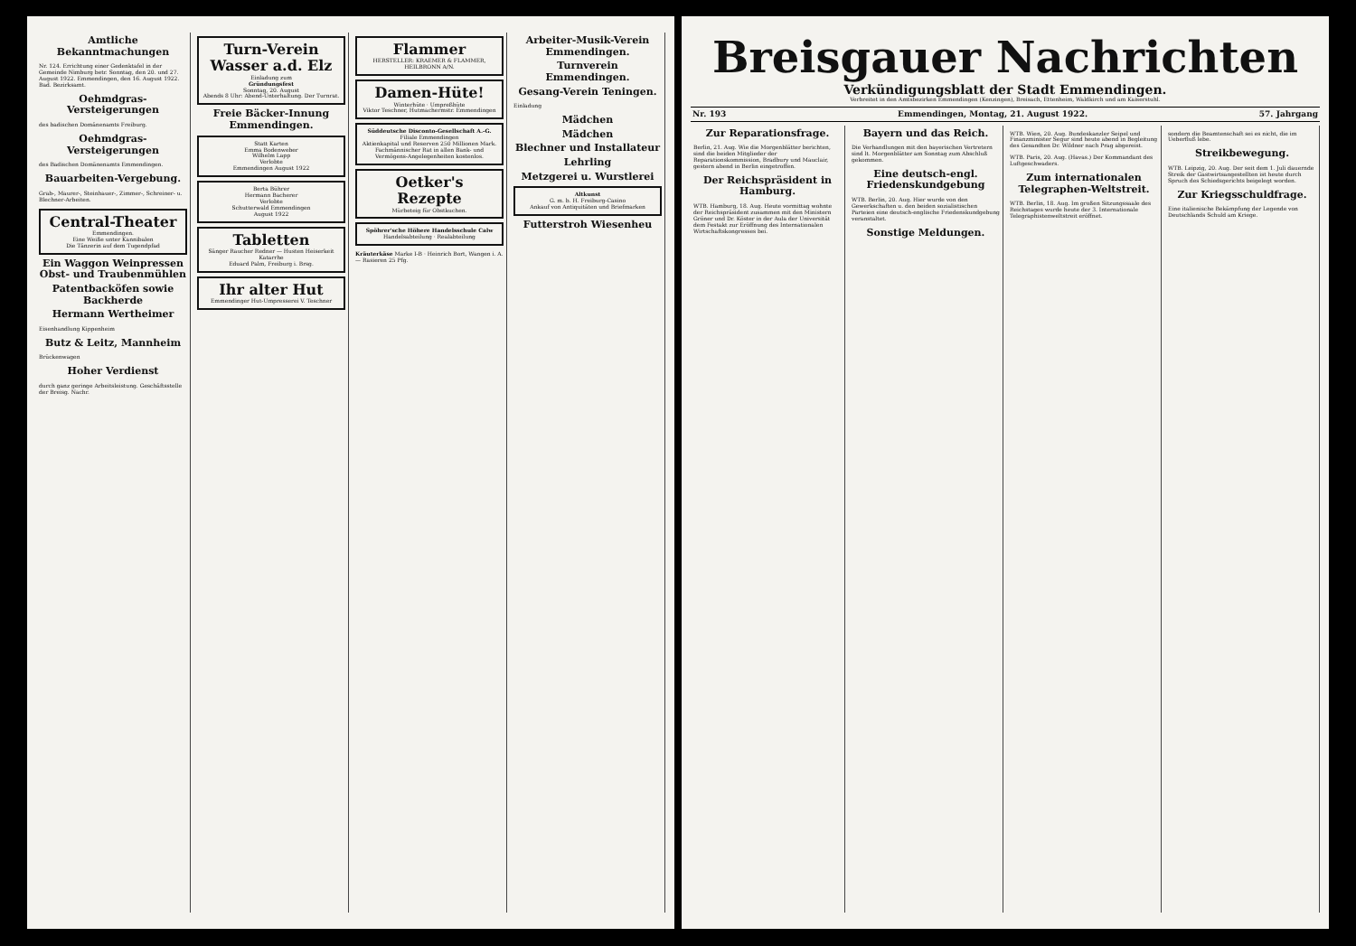Amtliche Bekanntmachungen
Nr. 124. Errichtung einer Gedenktafel in der Gemeinde Nimburg betr. Sonntag, den 20. und 27. August 1922. Emmendingen, den 16. August 1922. Bad. Bezirksamt.
Oehmdgras-Versteigerungen
des badischen Domänenamts Freiburg.
Oehmdgras-Versteigerungen
des Badischen Domänenamts Emmendingen.
Bauarbeiten-Vergebung.
Grab-, Maurer-, Steinhauer-, Zimmer-, Schreiner- u. Blechner-Arbeiten.
Central-Theater
Emmendingen.
Eine Weiße unter Kannibalen
Die Tänzerin auf dem Tugendpfad
Ein Waggon Weinpressen Obst- und Traubenmühlen
Patentbacköfen sowie Backherde
Hermann Wertheimer
Eisenhandlung Kippenheim
Butz & Leitz, Mannheim
Brückenwagen
Hoher Verdienst
durch ganz geringe Arbeitsleistung. Geschäftsstelle der Breisg. Nachr.
Turn-Verein Wasser a.d. Elz
Einladung zum
Gründungsfest
Sonntag, 20. August
Abends 8 Uhr: Abend-Unterhaltung. Der Turnrat.
Freie Bäcker-Innung Emmendingen.
Statt Karten
Emma Bodenweber
Wilhelm Lapp
Verlobte
Emmendingen August 1922
Berta Bührer
Hermann Bacherer
Verlobte
Schutterwald Emmendingen
August 1922
Tabletten
Sänger Raucher Redner — Husten Heiserkeit Katarrhe
Eduard Palm, Freiburg i. Brsg.
Ihr alter Hut
Emmendinger Hut-Umpresserei V. Teschner
Flammer
HERSTELLER: KRAEMER & FLAMMER, HEILBRONN A/N.
Damen-Hüte!
Winterhüte · Umpreßhüte
Viktor Teschner, Hutmachermstr. Emmendingen
Süddeutsche Disconto-Gesellschaft A.-G.
Filiale Emmendingen
Aktienkapital und Reserven 250 Millionen Mark.
Fachmännischer Rat in allen Bank- und Vermögens-Angelegenheiten kostenlos.
Oetker's Rezepte
Mürbeteig für Obstkuchen.
Spöhrer'sche Höhere Handelsschule Calw
Handelsabteilung · Realabteilung
Kräuterkäse Marke I-B · Heinrich Bort, Wangen i. A. — Rasieren 25 Pfg.
Arbeiter-Musik-Verein Emmendingen.
Turnverein Emmendingen.
Gesang-Verein Teningen.
Einladung
Mädchen
Mädchen
Blechner und Installateur
Lehrling
Metzgerei u. Wurstlerei
Altkunst
G. m. b. H. Freiburg-Casino
Ankauf von Antiquitäten und Briefmarken
Futterstroh Wiesenheu
Breisgauer Nachrichten
Verkündigungsblatt der Stadt Emmendingen.
Verbreitet in den Amtsbezirken Emmendingen (Kenzingen), Breisach, Ettenheim, Waldkirch und am Kaiserstuhl.
Nr. 193 Emmendingen, Montag, 21. August 1922. 57. Jahrgang
Zur Reparationsfrage.
Berlin, 21. Aug. Wie die Morgenblätter berichten, sind die beiden Mitglieder der Reparationskommission, Bradbury und Mauclair, gestern abend in Berlin eingetroffen.
Der Reichspräsident in Hamburg.
WTB. Hamburg, 18. Aug. Heute vormittag wohnte der Reichspräsident zusammen mit den Ministern Gröner und Dr. Köster in der Aula der Universität dem Festakt zur Eröffnung des Internationalen Wirtschaftskongresses bei.
Bayern und das Reich.
Die Verhandlungen mit den bayerischen Vertretern sind lt. Morgenblätter am Sonntag zum Abschluß gekommen.
Eine deutsch-engl. Friedenskundgebung
WTB. Berlin, 20. Aug. Hier wurde von den Gewerkschaften u. den beiden sozialistischen Parteien eine deutsch-englische Friedenskundgebung veranstaltet.
Sonstige Meldungen.
WTB. Wien, 20. Aug. Bundeskanzler Seipel und Finanzminister Segur sind heute abend in Begleitung des Gesandten Dr. Wildner nach Prag abgereist.
WTB. Paris, 20. Aug. (Havas.) Der Kommandant des Luftgeschwaders.
Zum internationalen Telegraphen-Weltstreit.
WTB. Berlin, 18. Aug. Im großen Sitzungssaale des Reichstages wurde heute der 3. Internationale Telegraphistenweltstreit eröffnet.
sondern die Beamtenschaft sei es nicht, die im Ueberfluß lebe.
Streikbewegung.
WTB. Leipzig, 20. Aug. Der seit dem 1. Juli dauernde Streik der Gastwirtsangestellten ist heute durch Spruch des Schiedsgerichts beigelegt worden.
Zur Kriegsschuldfrage.
Eine italienische Bekämpfung der Legende von Deutschlands Schuld am Kriege.